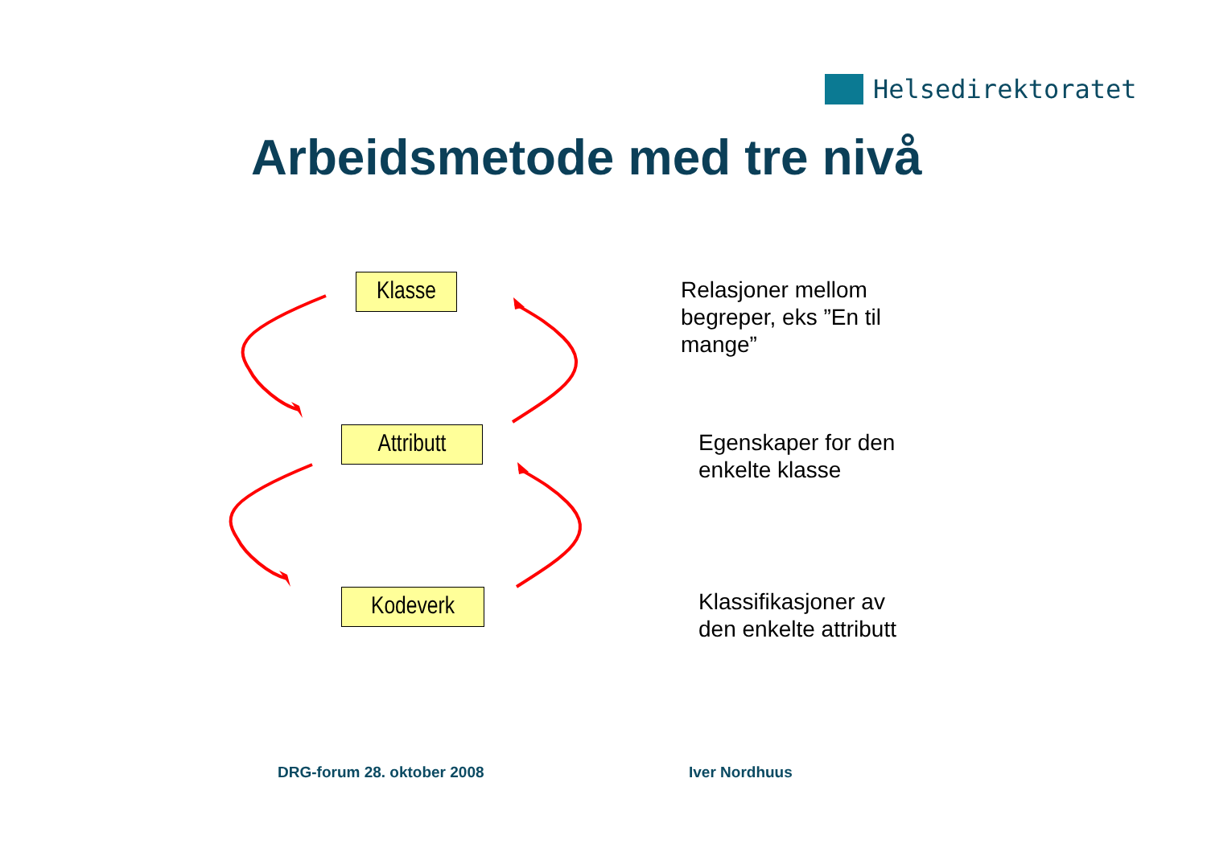Helsedirektoratet
Arbeidsmetode med tre nivå
Klasse
Attributt
Kodeverk
Relasjoner mellom
begreper, eks ”En til
mange”
Egenskaper for den
enkelte klasse
Klassifikasjoner av
den enkelte attributt
DRG-forum 28. oktober 2008 Iver Nordhuus